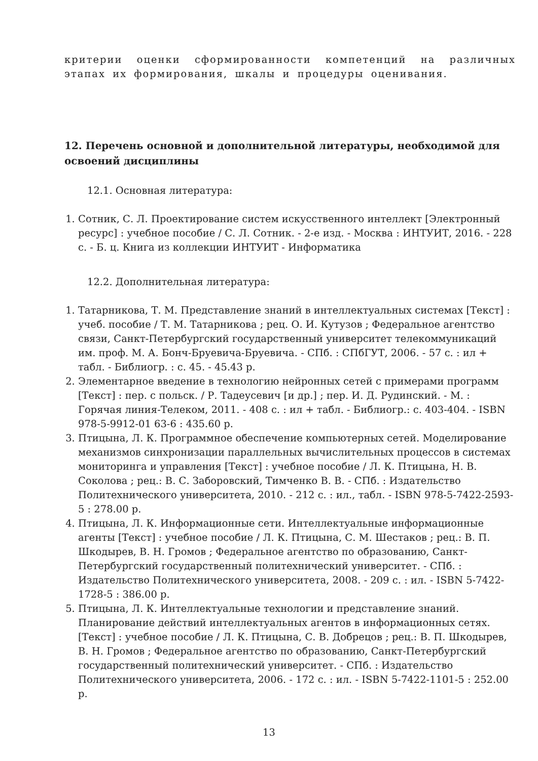критерии оценки сформированности компетенций на различных этапах их формирования, шкалы и процедуры оценивания.
12. Перечень основной и дополнительной литературы, необходимой для освоений дисциплины
12.1. Основная литература:
1. Сотник, С. Л. Проектирование систем искусственного интеллект [Электронный ресурс] : учебное пособие / С. Л. Сотник. - 2-е изд. - Москва : ИНТУИТ, 2016. - 228 с. - Б. ц. Книга из коллекции ИНТУИТ - Информатика
12.2. Дополнительная литература:
1. Татарникова, Т. М. Представление знаний в интеллектуальных системах [Текст] : учеб. пособие / Т. М. Татарникова ; рец. О. И. Кутузов ; Федеральное агентство связи, Санкт-Петербургский государственный университет телекоммуникаций им. проф. М. А. Бонч-Бруевича-Бруевича. - СПб. : СПбГУТ, 2006. - 57 с. : ил + табл. - Библиогр. : с. 45. - 45.43 р.
2. Элементарное введение в технологию нейронных сетей с примерами программ [Текст] : пер. с польск. / Р. Тадеусевич [и др.] ; пер. И. Д. Рудинский. - М. : Горячая линия-Телеком, 2011. - 408 с. : ил + табл. - Библиогр.: с. 403-404. - ISBN 978-5-9912-01 63-6 : 435.60 р.
3. Птицына, Л. К. Программное обеспечение компьютерных сетей. Моделирование механизмов синхронизации параллельных вычислительных процессов в системах мониторинга и управления [Текст] : учебное пособие / Л. К. Птицына, Н. В. Соколова ; рец.: В. С. Заборовский, Тимченко В. В. - СПб. : Издательство Политехнического университета, 2010. - 212 с. : ил., табл. - ISBN 978-5-7422-2593-5 : 278.00 р.
4. Птицына, Л. К. Информационные сети. Интеллектуальные информационные агенты [Текст] : учебное пособие / Л. К. Птицына, С. М. Шестаков ; рец.: В. П. Шкодырев, В. Н. Громов ; Федеральное агентство по образованию, Санкт-Петербургский государственный политехнический университет. - СПб. : Издательство Политехнического университета, 2008. - 209 с. : ил. - ISBN 5-7422-1728-5 : 386.00 р.
5. Птицына, Л. К. Интеллектуальные технологии и представление знаний. Планирование действий интеллектуальных агентов в информационных сетях. [Текст] : учебное пособие / Л. К. Птицына, С. В. Добрецов ; рец.: В. П. Шкодырев, В. Н. Громов ; Федеральное агентство по образованию, Санкт-Петербургский государственный политехнический университет. - СПб. : Издательство Политехнического университета, 2006. - 172 с. : ил. - ISBN 5-7422-1101-5 : 252.00 р.
13